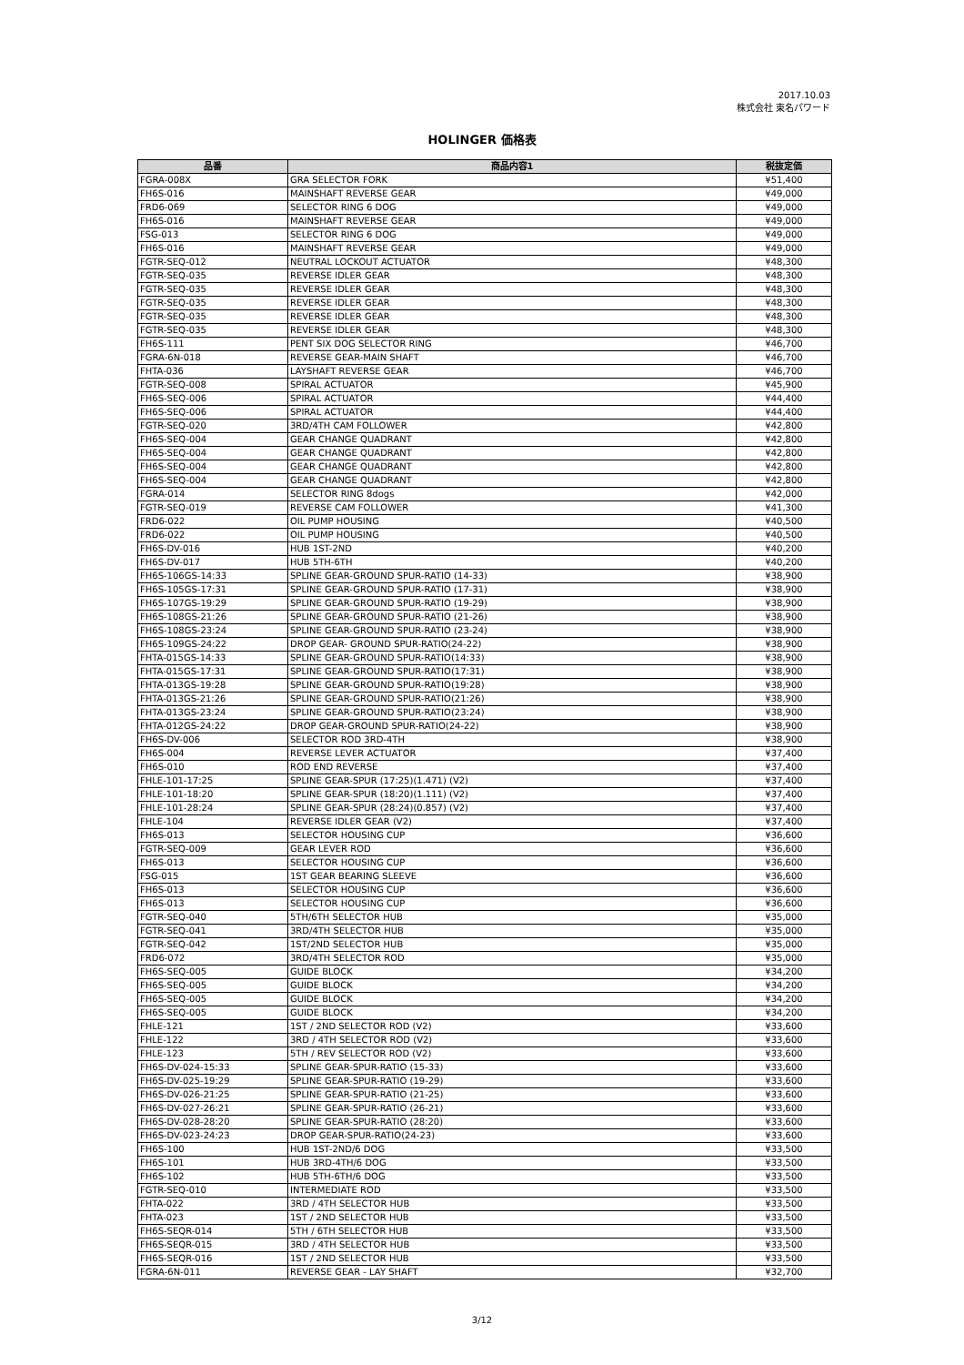2017.10.03
株式会社 東名パワード
HOLINGER 価格表
| 品番 | 商品内容1 | 税抜定価 |
| --- | --- | --- |
| FGRA-008X | GRA SELECTOR FORK | ¥51,400 |
| FH6S-016 | MAINSHAFT REVERSE GEAR | ¥49,000 |
| FRD6-069 | SELECTOR RING 6 DOG | ¥49,000 |
| FH6S-016 | MAINSHAFT REVERSE GEAR | ¥49,000 |
| FSG-013 | SELECTOR RING 6 DOG | ¥49,000 |
| FH6S-016 | MAINSHAFT REVERSE GEAR | ¥49,000 |
| FGTR-SEQ-012 | NEUTRAL LOCKOUT ACTUATOR | ¥48,300 |
| FGTR-SEQ-035 | REVERSE IDLER GEAR | ¥48,300 |
| FGTR-SEQ-035 | REVERSE IDLER GEAR | ¥48,300 |
| FGTR-SEQ-035 | REVERSE IDLER GEAR | ¥48,300 |
| FGTR-SEQ-035 | REVERSE IDLER GEAR | ¥48,300 |
| FGTR-SEQ-035 | REVERSE IDLER GEAR | ¥48,300 |
| FH6S-111 | PENT SIX DOG SELECTOR RING | ¥46,700 |
| FGRA-6N-018 | REVERSE GEAR-MAIN SHAFT | ¥46,700 |
| FHTA-036 | LAYSHAFT REVERSE GEAR | ¥46,700 |
| FGTR-SEQ-008 | SPIRAL ACTUATOR | ¥45,900 |
| FH6S-SEQ-006 | SPIRAL ACTUATOR | ¥44,400 |
| FH6S-SEQ-006 | SPIRAL ACTUATOR | ¥44,400 |
| FGTR-SEQ-020 | 3RD/4TH CAM FOLLOWER | ¥42,800 |
| FH6S-SEQ-004 | GEAR CHANGE QUADRANT | ¥42,800 |
| FH6S-SEQ-004 | GEAR CHANGE QUADRANT | ¥42,800 |
| FH6S-SEQ-004 | GEAR CHANGE QUADRANT | ¥42,800 |
| FH6S-SEQ-004 | GEAR CHANGE QUADRANT | ¥42,800 |
| FGRA-014 | SELECTOR RING 8dogs | ¥42,000 |
| FGTR-SEQ-019 | REVERSE CAM FOLLOWER | ¥41,300 |
| FRD6-022 | OIL PUMP HOUSING | ¥40,500 |
| FRD6-022 | OIL PUMP HOUSING | ¥40,500 |
| FH6S-DV-016 | HUB 1ST-2ND | ¥40,200 |
| FH6S-DV-017 | HUB 5TH-6TH | ¥40,200 |
| FH6S-106GS-14:33 | SPLINE GEAR-GROUND SPUR-RATIO (14-33) | ¥38,900 |
| FH6S-105GS-17:31 | SPLINE GEAR-GROUND SPUR-RATIO (17-31) | ¥38,900 |
| FH6S-107GS-19:29 | SPLINE GEAR-GROUND SPUR-RATIO (19-29) | ¥38,900 |
| FH6S-108GS-21:26 | SPLINE GEAR-GROUND SPUR-RATIO (21-26) | ¥38,900 |
| FH6S-108GS-23:24 | SPLINE GEAR-GROUND SPUR-RATIO (23-24) | ¥38,900 |
| FH6S-109GS-24:22 | DROP GEAR- GROUND SPUR-RATIO(24-22) | ¥38,900 |
| FHTA-015GS-14:33 | SPLINE GEAR-GROUND SPUR-RATIO(14:33) | ¥38,900 |
| FHTA-015GS-17:31 | SPLINE GEAR-GROUND SPUR-RATIO(17:31) | ¥38,900 |
| FHTA-013GS-19:28 | SPLINE GEAR-GROUND SPUR-RATIO(19:28) | ¥38,900 |
| FHTA-013GS-21:26 | SPLINE GEAR-GROUND SPUR-RATIO(21:26) | ¥38,900 |
| FHTA-013GS-23:24 | SPLINE GEAR-GROUND SPUR-RATIO(23:24) | ¥38,900 |
| FHTA-012GS-24:22 | DROP GEAR-GROUND SPUR-RATIO(24-22) | ¥38,900 |
| FH6S-DV-006 | SELECTOR ROD 3RD-4TH | ¥38,900 |
| FH6S-004 | REVERSE LEVER ACTUATOR | ¥37,400 |
| FH6S-010 | ROD END REVERSE | ¥37,400 |
| FHLE-101-17:25 | SPLINE GEAR-SPUR (17:25)(1.471) (V2) | ¥37,400 |
| FHLE-101-18:20 | SPLINE GEAR-SPUR (18:20)(1.111) (V2) | ¥37,400 |
| FHLE-101-28:24 | SPLINE GEAR-SPUR (28:24)(0.857) (V2) | ¥37,400 |
| FHLE-104 | REVERSE IDLER GEAR (V2) | ¥37,400 |
| FH6S-013 | SELECTOR HOUSING CUP | ¥36,600 |
| FGTR-SEQ-009 | GEAR LEVER ROD | ¥36,600 |
| FH6S-013 | SELECTOR HOUSING CUP | ¥36,600 |
| FSG-015 | 1ST GEAR BEARING SLEEVE | ¥36,600 |
| FH6S-013 | SELECTOR HOUSING CUP | ¥36,600 |
| FH6S-013 | SELECTOR HOUSING CUP | ¥36,600 |
| FGTR-SEQ-040 | 5TH/6TH SELECTOR HUB | ¥35,000 |
| FGTR-SEQ-041 | 3RD/4TH SELECTOR HUB | ¥35,000 |
| FGTR-SEQ-042 | 1ST/2ND SELECTOR HUB | ¥35,000 |
| FRD6-072 | 3RD/4TH SELECTOR ROD | ¥35,000 |
| FH6S-SEQ-005 | GUIDE BLOCK | ¥34,200 |
| FH6S-SEQ-005 | GUIDE BLOCK | ¥34,200 |
| FH6S-SEQ-005 | GUIDE BLOCK | ¥34,200 |
| FH6S-SEQ-005 | GUIDE BLOCK | ¥34,200 |
| FHLE-121 | 1ST / 2ND SELECTOR ROD (V2) | ¥33,600 |
| FHLE-122 | 3RD / 4TH SELECTOR ROD (V2) | ¥33,600 |
| FHLE-123 | 5TH / REV SELECTOR ROD (V2) | ¥33,600 |
| FH6S-DV-024-15:33 | SPLINE GEAR-SPUR-RATIO (15-33) | ¥33,600 |
| FH6S-DV-025-19:29 | SPLINE GEAR-SPUR-RATIO (19-29) | ¥33,600 |
| FH6S-DV-026-21:25 | SPLINE GEAR-SPUR-RATIO (21-25) | ¥33,600 |
| FH6S-DV-027-26:21 | SPLINE GEAR-SPUR-RATIO (26-21) | ¥33,600 |
| FH6S-DV-028-28:20 | SPLINE GEAR-SPUR-RATIO (28:20) | ¥33,600 |
| FH6S-DV-023-24:23 | DROP GEAR-SPUR-RATIO(24-23) | ¥33,600 |
| FH6S-100 | HUB 1ST-2ND/6 DOG | ¥33,500 |
| FH6S-101 | HUB 3RD-4TH/6 DOG | ¥33,500 |
| FH6S-102 | HUB 5TH-6TH/6 DOG | ¥33,500 |
| FGTR-SEQ-010 | INTERMEDIATE ROD | ¥33,500 |
| FHTA-022 | 3RD / 4TH SELECTOR HUB | ¥33,500 |
| FHTA-023 | 1ST / 2ND SELECTOR HUB | ¥33,500 |
| FH6S-SEQR-014 | 5TH / 6TH SELECTOR HUB | ¥33,500 |
| FH6S-SEQR-015 | 3RD / 4TH SELECTOR HUB | ¥33,500 |
| FH6S-SEQR-016 | 1ST / 2ND SELECTOR HUB | ¥33,500 |
| FGRA-6N-011 | REVERSE GEAR - LAY SHAFT | ¥32,700 |
3/12